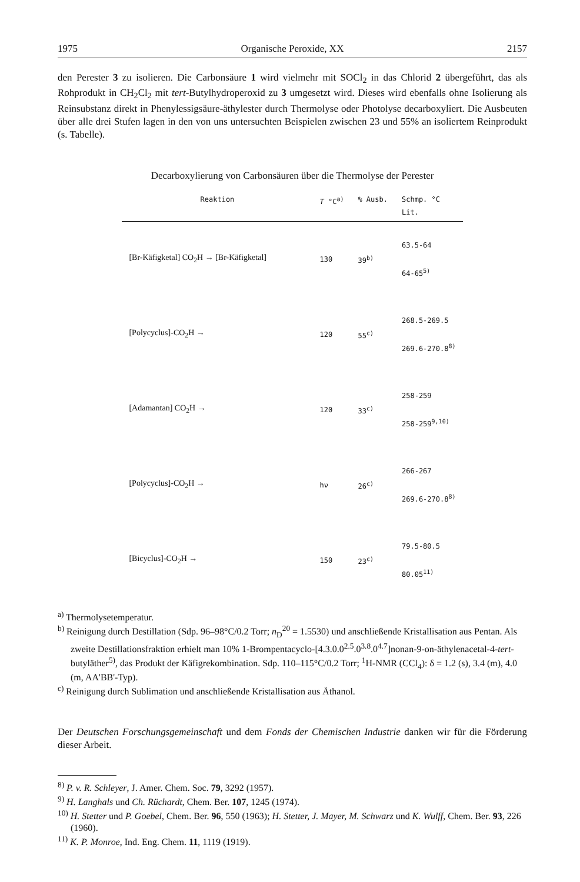1975 Organische Peroxide, XX 2157
den Perester 3 zu isolieren. Die Carbonsäure 1 wird vielmehr mit SOCl<sub>2</sub> in das Chlorid 2 übergeführt, das als Rohprodukt in CH<sub>2</sub>Cl<sub>2</sub> mit tert-Butylhydroperoxid zu 3 umgesetzt wird. Dieses wird ebenfalls ohne Isolierung als Reinsubstanz direkt in Phenylessigsäure-äthylester durch Thermolyse oder Photolyse decarboxyliert. Die Ausbeuten über alle drei Stufen lagen in den von uns untersuchten Beispielen zwischen 23 und 55% an isoliertem Reinprodukt (s. Tabelle).
Decarboxylierung von Carbonsäuren über die Thermolyse der Perester
| Reaktion | T °C<sup>a)</sup> | % Ausb. | Schmp. °C Lit. |
| --- | --- | --- | --- |
| [Br-Käfigketal] CO<sub>2</sub>H → [Br-Käfigketal] | 130 | 39<sup>b)</sup> | 63.5-64 64-65<sup>5)</sup> |
| [Polycyclus]-CO<sub>2</sub>H → | 120 | 55<sup>c)</sup> | 268.5-269.5 269.6-270.8<sup>8)</sup> |
| [Adamantan] CO<sub>2</sub>H → | 120 | 33<sup>c)</sup> | 258-259 258-259<sup>9,10)</sup> |
| [Polycyclus]-CO<sub>2</sub>H → | hν | 26<sup>c)</sup> | 266-267 269.6-270.8<sup>8)</sup> |
| [Bicyclus]-CO<sub>2</sub>H → | 150 | 23<sup>c)</sup> | 79.5-80.5 80.05<sup>11)</sup> |
<sup>a)</sup> Thermolysetemperatur.
<sup>b)</sup> Reinigung durch Destillation (Sdp. 96–98°C/0.2 Torr; n<sub>D</sub><sup>20</sup> = 1.5530) und anschließende Kristallisation aus Pentan. Als zweite Destillationsfraktion erhielt man 10% 1-Brompentacyclo-[4.3.0.0<sup>2.5</sup>.0<sup>3.8</sup>.0<sup>4.7</sup>]nonan-9-on-äthylenacetal-4-tert-butyläther<sup>5)</sup>, das Produkt der Käfigrekombination. Sdp. 110–115°C/0.2 Torr; <sup>1</sup>H-NMR (CCl<sub>4</sub>): δ = 1.2 (s), 3.4 (m), 4.0 (m, AA'BB'-Typ).
<sup>c)</sup> Reinigung durch Sublimation und anschließende Kristallisation aus Äthanol.
Der Deutschen Forschungsgemeinschaft und dem Fonds der Chemischen Industrie danken wir für die Förderung dieser Arbeit.
<sup>8)</sup> P. v. R. Schleyer, J. Amer. Chem. Soc. 79, 3292 (1957).
<sup>9)</sup> H. Langhals und Ch. Rüchardt, Chem. Ber. 107, 1245 (1974).
<sup>10)</sup> H. Stetter und P. Goebel, Chem. Ber. 96, 550 (1963); H. Stetter, J. Mayer, M. Schwarz und K. Wulff, Chem. Ber. 93, 226 (1960).
<sup>11)</sup> K. P. Monroe, Ind. Eng. Chem. 11, 1119 (1919).